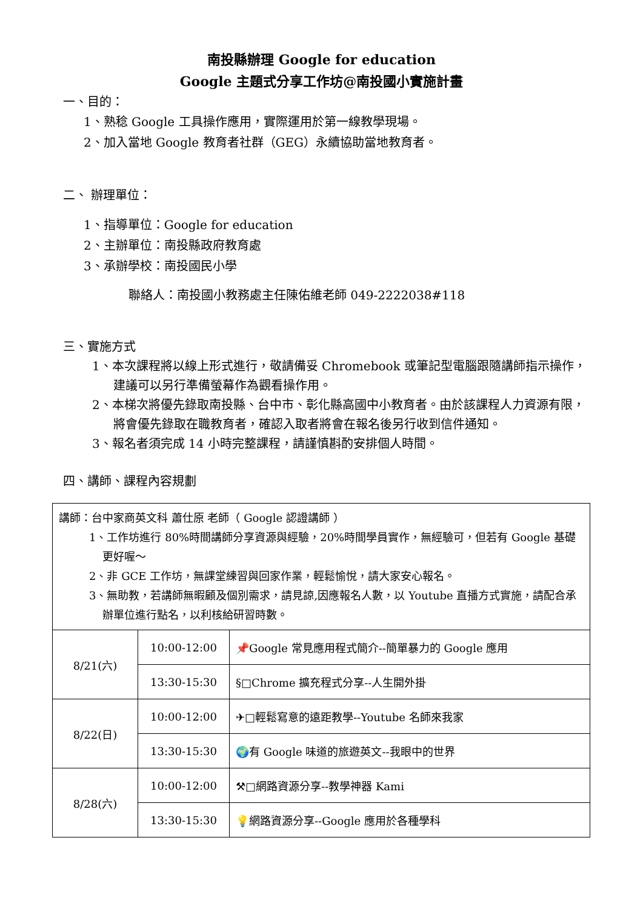南投縣辦理 Google for education
Google 主題式分享工作坊@南投國小實施計畫
一、目的：
1、熟稔 Google 工具操作應用，實際運用於第一線教學現場。
2、加入當地 Google 教育者社群（GEG）永續協助當地教育者。
二、 辦理單位：
1、指導單位：Google for education
2、主辦單位：南投縣政府教育處
3、承辦學校：南投國民小學
聯絡人：南投國小教務處主任陳佑維老師 049-2222038#118
三、實施方式
1、本次課程將以線上形式進行，敬請備妥 Chromebook 或筆記型電腦跟隨講師指示操作，建議可以另行準備螢幕作為觀看操作用。
2、本梯次將優先錄取南投縣、台中市、彰化縣高國中小教育者。由於該課程人力資源有限，將會優先錄取在職教育者，確認入取者將會在報名後另行收到信件通知。
3、報名者須完成 14 小時完整課程，請謹慎斟酌安排個人時間。
四、講師、課程內容規劃
| 講師：台中家商英文科 蕭仕原 老師（ Google 認證講師 ） 1、工作坊進行 80%時間講師分享資源與經驗，20%時間學員實作，無經驗可，但若有 Google 基礎更好喔～ 2、非 GCE 工作坊，無課堂練習與回家作業，輕鬆愉悅，請大家安心報名。 3、無助教，若講師無暇顧及個別需求，請見諒,因應報名人數，以 Youtube 直播方式實施，請配合承辦單位進行點名，以利核給研習時數。 | | |
| 8/21(六) | 10:00-12:00 | 📌Google 常見應用程式簡介--簡單暴力的 Google 應用 |
| | 13:30-15:30 | §□Chrome 擴充程式分享--人生開外掛 |
| 8/22(日) | 10:00-12:00 | ✈□輕鬆寫意的遠距教學--Youtube 名師來我家 |
| | 13:30-15:30 | 🌍有 Google 味道的旅遊英文--我眼中的世界 |
| 8/28(六) | 10:00-12:00 | ⚒□網路資源分享--教學神器 Kami |
| | 13:30-15:30 | 💡網路資源分享--Google 應用於各種學科 |